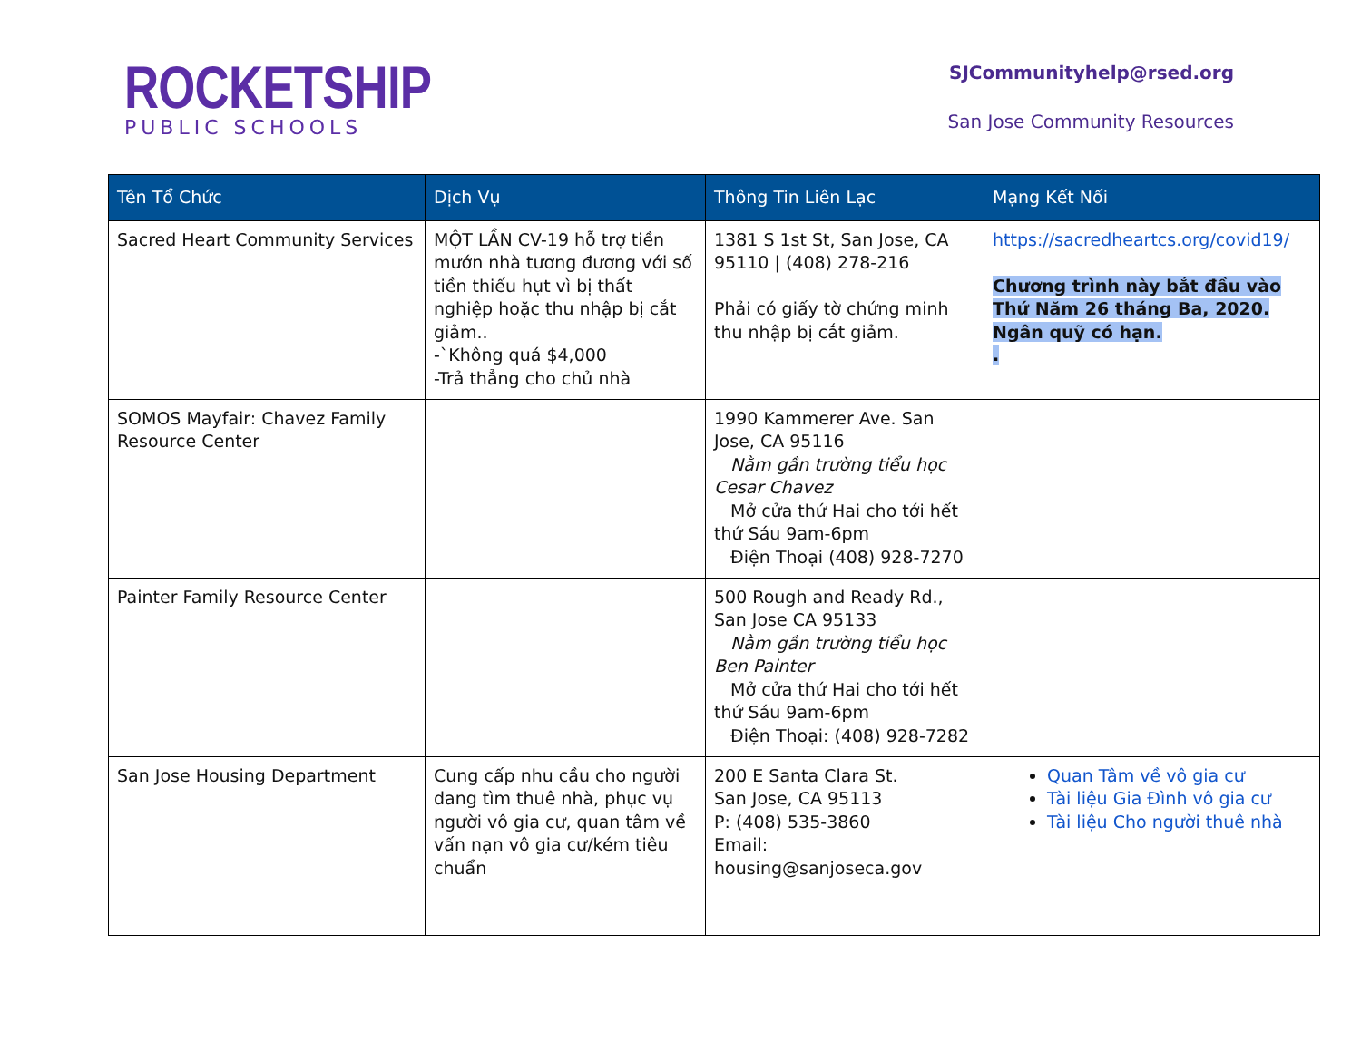ROCKETSHIP
PUBLIC SCHOOLS
SJCommunityhelp@rsed.org
San Jose Community Resources
| Tên Tổ Chức | Dịch Vụ | Thông Tin Liên Lạc | Mạng Kết Nối |
| --- | --- | --- | --- |
| Sacred Heart Community Services | MỘT LẦN CV-19 hỗ trợ tiền mướn nhà tương đương với số tiền thiếu hụt vì bị thất nghiệp hoặc thu nhập bị cắt giảm.. -`Không quá $4,000 -Trả thẳng cho chủ nhà | 1381 S 1st St, San Jose, CA 95110 / (408) 278-216 Phải có giấy tờ chứng minh thu nhập bị cắt giảm. | https://sacredheartcs.org/covid19/ Chương trình này bắt đầu vào Thứ Năm 26 tháng Ba, 2020. Ngân quỹ có hạn. . |
| SOMOS Mayfair: Chavez Family Resource Center | | 1990 Kammerer Ave. San Jose, CA 95116 Nằm gần trường tiểu học Cesar Chavez Mở cửa thứ Hai cho tới hết thứ Sáu 9am-6pm Điện Thoại (408) 928-7270 | |
| Painter Family Resource Center | | 500 Rough and Ready Rd., San Jose CA 95133 Nằm gần trường tiểu học Ben Painter Mở cửa thứ Hai cho tới hết thứ Sáu 9am-6pm Điện Thoại: (408) 928-7282 | |
| San Jose Housing Department | Cung cấp nhu cầu cho người đang tìm thuê nhà, phục vụ người vô gia cư, quan tâm về vấn nạn vô gia cư/kém tiêu chuẩn | 200 E Santa Clara St. San Jose, CA 95113 P: (408) 535-3860 Email: housing@sanjoseca.gov | Quan Tâm về vô gia cư Tài liệu Gia Đình vô gia cư Tài liệu Cho người thuê nhà |